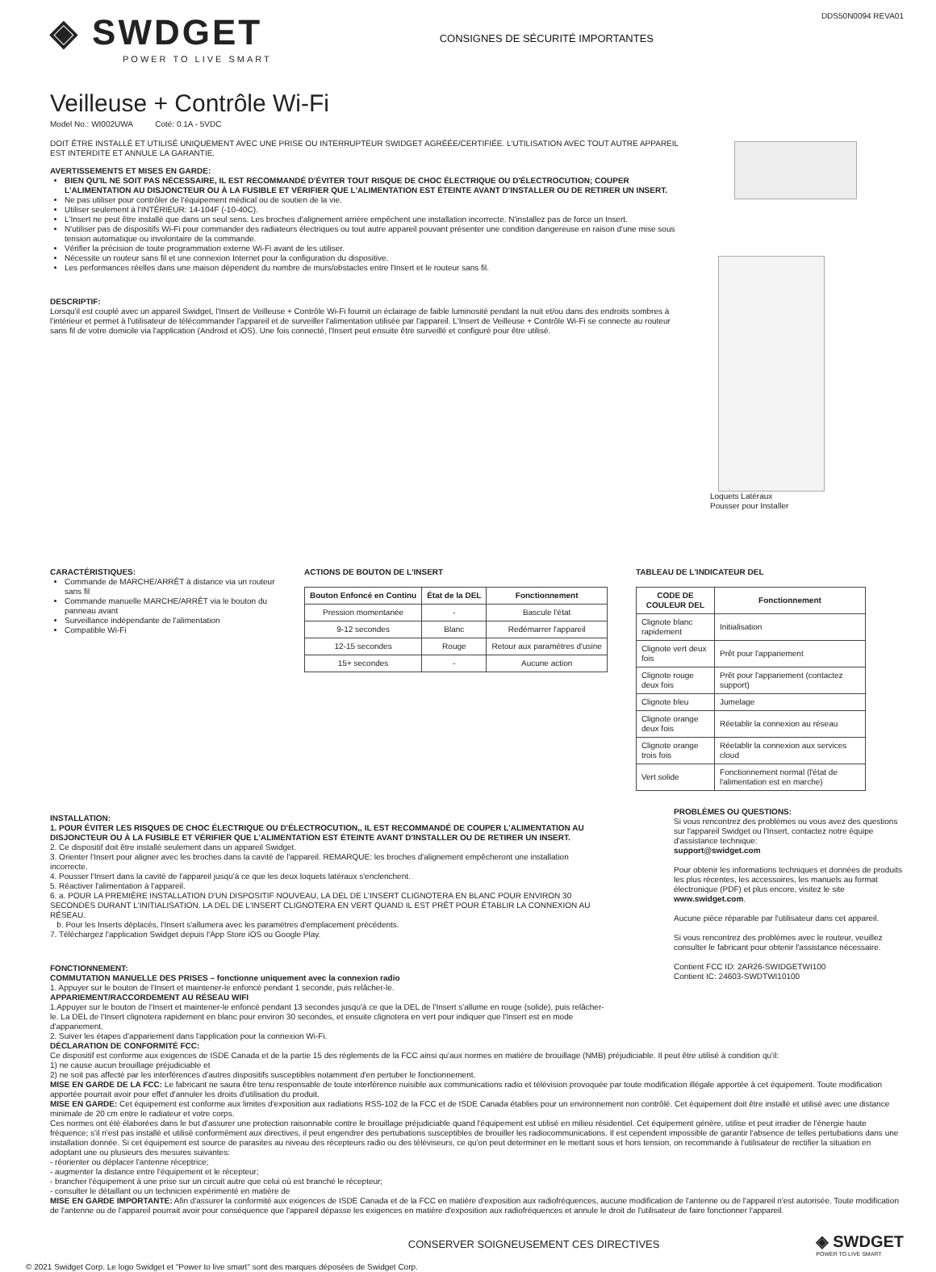◈ SWDGET
POWER TO LIVE SMART
CONSIGNES DE SÉCURITÉ IMPORTANTES
DDS50N0094 REVA01
Veilleuse + Contrôle Wi-Fi
Model No.: WI002UWA Coté: 0.1A - 5VDC
DOIT ÊTRE INSTALLÉ ET UTILISÉ UNIQUEMENT AVEC UNE PRISE OU INTERRUPTEUR SWIDGET AGRÉÉE/CERTIFIÉE. L'UTILISATION AVEC TOUT AUTRE APPAREIL EST INTERDITE ET ANNULE LA GARANTIE.
AVERTISSEMENTS ET MISES EN GARDE:
BIEN QU'IL NE SOIT PAS NÉCESSAIRE, IL EST RECOMMANDÉ D'ÉVITER TOUT RISQUE DE CHOC ÉLECTRIQUE OU D'ÉLECTROCUTION; COUPER L'ALIMENTATION AU DISJONCTEUR OU À LA FUSIBLE ET VÉRIFIER QUE L'ALIMENTATION EST ÉTEINTE AVANT D'INSTALLER OU DE RETIRER UN INSERT.
Ne pas utiliser pour contrôler de l'équipement médical ou de soutien de la vie.
Utiliser seulement à l'INTÉRIEUR: 14-104F (-10-40C).
L'Insert ne peut être installé que dans un seul sens. Les broches d'alignement arrière empêchent une installation incorrecte. N'installez pas de force un Insert.
N'utiliser pas de dispositifs Wi-Fi pour commander des radiateurs électriques ou tout autre appareil pouvant présenter une condition dangereuse en raison d'une mise sous tension automatique ou involontaire de la commande.
Vérifier la précision de toute programmation externe Wi-Fi avant de les utiliser.
Nécessite un routeur sans fil et une connexion Internet pour la configuration du dispositive.
Les performances réelles dans une maison dépendent du nombre de murs/obstacles entre l'Insert et le routeur sans fil.
DESCRIPTIF:
Lorsqu'il est couplé avec un appareil Swidget, l'Insert de Veilleuse + Contrôle Wi-Fi fournit un éclairage de faible luminosité pendant la nuit et/ou dans des endroits sombres à l'intérieur et permet à l'utilisateur de télécommander l'appareil et de surveiller l'alimentation utilisée par l'appareil. L'Insert de Veilleuse + Contrôle Wi-Fi se connecte au routeur sans fil de votre domicile via l'application (Android et iOS). Une fois connecté, l'Insert peut ensuite être surveillé et configuré pour être utilisé.
Loquets Latéraux
Pousser pour Installer
CARACTÉRISTIQUES:
Commande de MARCHE/ARRÊT à distance via un routeur sans fil
Commande manuelle MARCHE/ARRÊT via le bouton du panneau avant
Surveillance indépendante de l'alimentation
Compatible Wi-Fi
ACTIONS DE BOUTON DE L'INSERT
| Bouton Enfoncé en Continu | État de la DEL | Fonctionnement |
| --- | --- | --- |
| Pression momentanée | - | Bascule l'état |
| 9-12 secondes | Blanc | Redémarrer l'appareil |
| 12-15 secondes | Rouge | Retour aux paramètres d'usine |
| 15+ secondes | - | Aucune action |
TABLEAU DE L'INDICATEUR DEL
| CODE DE COULEUR DEL | Fonctionnement |
| --- | --- |
| Clignote blanc rapidement | Initialisation |
| Clignote vert deux fois | Prêt pour l'appariement |
| Clignote rouge deux fois | Prêt pour l'appariement (contactez support) |
| Clignote bleu | Jumelage |
| Clignote orange deux fois | Réetablir la connexion au réseau |
| Clignote orange trois fois | Réetablir la connexion aux services cloud |
| Vert solide | Fonctionnement normal (l'état de l'alimentation est en marche) |
INSTALLATION:
1. POUR ÉVITER LES RISQUES DE CHOC ÉLECTRIQUE OU D'ÉLECTROCUTION,, IL EST RECOMMANDÉ DE COUPER L'ALIMENTATION AU DISJONCTEUR OU À LA FUSIBLE ET VÉRIFIER QUE L'ALIMENTATION EST ÉTEINTE AVANT D'INSTALLER OU DE RETIRER UN INSERT.
2. Ce dispositif doit être installé seulement dans un appareil Swidget.
3. Orienter l'Insert pour aligner avec les broches dans la cavité de l'appareil. REMARQUE: les broches d'alignement empêcheront une installation incorrecte.
4. Pousser l'Insert dans la cavité de l'appareil jusqu'à ce que les deux loquets latéraux s'enclenchent.
5. Réactiver l'alimentation à l'appareil.
6. a. POUR LA PREMIÈRE INSTALLATION D'UN DISPOSITIF NOUVEAU, LA DEL DE L'INSERT CLIGNOTERA EN BLANC POUR ENVIRON 30 SECONDES DURANT L'INITIALISATION. LA DEL DE L'INSERT CLIGNOTERA EN VERT QUAND IL EST PRÊT POUR ÉTABLIR LA CONNEXION AU RÉSEAU.
b. Pour les Inserts déplacés, l'Insert s'allumera avec les paramètres d'emplacement précédents.
7. Téléchargez l'application Swidget depuis l'App Store iOS ou Google Play.
FONCTIONNEMENT:
COMMUTATION MANUELLE DES PRISES – fonctionne uniquement avec la connexion radio
1. Appuyer sur le bouton de l'Insert et maintener-le enfoncé pendant 1 seconde, puis relâcher-le.
APPARIEMENT/RACCORDEMENT AU RÉSEAU WIFI
1.Appuyer sur le bouton de l'Insert et maintener-le enfoncé pendant 13 secondes jusqu'à ce que la DEL de l'Insert s'allume en rouge (solide), puis relâcher-le. La DEL de l'Insert clignotera rapidement en blanc pour environ 30 secondes, et ensuite clignotera en vert pour indiquer que l'Insert est en mode d'appariement.
2. Suiver les étapes d'appariement dans l'application pour la connexion Wi-Fi.
PROBLÈMES OU QUESTIONS:
Si vous rencontrez des problèmes ou vous avez des questions sur l'appareil Swidget ou l'Insert, contactez notre équipe d'assistance technique:
support@swidget.com
Pour obtenir les informations techniques et données de produits les plus récentes, les accessoires, les manuels au format électronique (PDF) et plus encore, visitez le site www.swidget.com.
Aucune pièce réparable par l'utilisateur dans cet appareil.
Si vous rencontrez des problèmes avec le routeur, veuillez consulter le fabricant pour obtenir l'assistance nécessaire.
Contient FCC ID: 2AR26-SWIDGETWI100
Contient IC: 24603-SWDTWI10100
DÉCLARATION DE CONFORMITÉ FCC:
Ce dispositif est conforme aux exigences de ISDE Canada et de la partie 15 des réglements de la FCC ainsi qu'aux normes en matière de brouillage (NMB) préjudiciable. Il peut être utilisé à condition qu'il:
1) ne cause aucun brouillage préjudiciable et
2) ne soit pas affecté par les interférences d'autres dispositifs susceptibles notamment d'en pertuber le fonctionnement.
MISE EN GARDE DE LA FCC: Le fabricant ne saura être tenu responsable de toute interférence nuisible aux communications radio et télévision provoquée par toute modification illégale apportée à cet équipement. Toute modification apportée pourrait avoir pour effet d'annuler les droits d'utilisation du produit.
MISE EN GARDE: Cet équipement est conforme aux limites d'exposition aux radiations RSS-102 de la FCC et de ISDE Canada établies pour un environnement non contrôlé. Cet équipement doit être installé et utilisé avec une distance minimale de 20 cm entre le radiateur et votre corps.
Ces normes ont été élaborées dans le but d'assurer une protection raisonnable contre le brouillage préjudiciable quand l'équipement est utilisé en milieu résidentiel. Cet équipement génère, utilise et peut irradier de l'énergie haute fréquence; s'il n'est pas installé et utilisé conformément aux directives, il peut engendrer des pertubations susceptibles de brouiller les radiocommunications. Il est cependent impossible de garantir l'absence de telles pertubations dans une installation donnée. Si cet équipement est source de parasites au niveau des récepteurs radio ou des téléviseurs, ce qu'on peut determiner en le mettant sous et hors tension, on recommande à l'utilisateur de rectifier la situation en adoptant une ou plusieurs des mesures suivantes:
- réorienter ou déplacer l'antenne réceptrice;
- augmenter la distance entre l'équipement et le récepteur;
- brancher l'équipement à une prise sur un circuit autre que celui où est branché le récepteur;
- consulter le détaillant ou un technicien expérimenté en matière de
MISE EN GARDE IMPORTANTE: Afin d'assurer la conformité aux exigences de ISDE Canada et de la FCC en matière d'exposition aux radiofréquences, aucune modification de l'antenne ou de l'appareil n'est autorisée. Toute modification de l'antenne ou de l'appareil pourrait avoir pour conséquence que l'appareil dépasse les exigences en matière d'exposition aux radiofréquences et annule le droit de l'utilisateur de faire fonctionner l'appareil.
CONSERVER SOIGNEUSEMENT CES DIRECTIVES
◈ SWDGET
POWER TO LIVE SMART
© 2021 Swidget Corp. Le logo Swidget et "Power to live smart" sont des marques déposées de Swidget Corp.